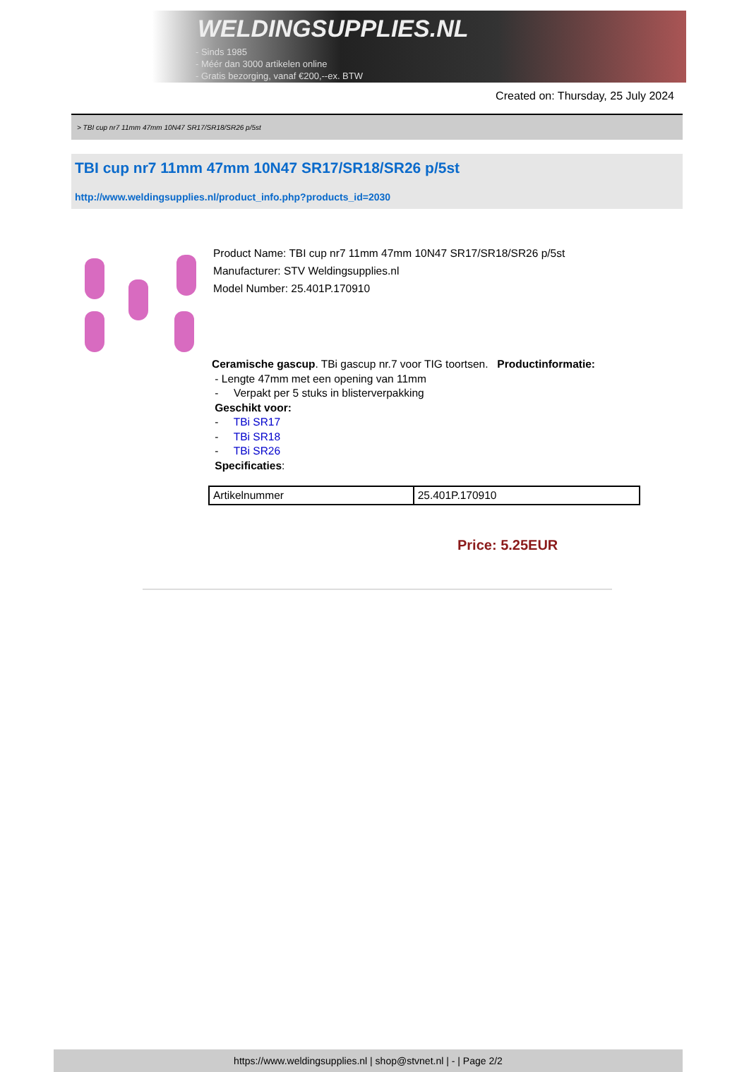WELDINGSUPPLIES.NL
- Sinds 1985
- Méér dan 3000 artikelen online
- Gratis bezorging, vanaf €200,--ex. BTW
Created on: Thursday, 25 July 2024
> TBI cup nr7 11mm 47mm 10N47 SR17/SR18/SR26 p/5st
TBI cup nr7 11mm 47mm 10N47 SR17/SR18/SR26 p/5st
http://www.weldingsupplies.nl/product_info.php?products_id=2030
Product Name: TBI cup nr7 11mm 47mm 10N47 SR17/SR18/SR26 p/5st
Manufacturer: STV Weldingsupplies.nl
Model Number: 25.401P.170910
Ceramische gascup. TBi gascup nr.7 voor TIG toortsen. Productinformatie:
- Lengte 47mm met een opening van 11mm
- Verpakt per 5 stuks in blisterverpakking
Geschikt voor:
- TBi SR17
- TBi SR18
- TBi SR26
Specificaties:
| Artikelnummer | 25.401P.170910 |
Price: 5.25EUR
https://www.weldingsupplies.nl | shop@stvnet.nl | - | Page 2/2